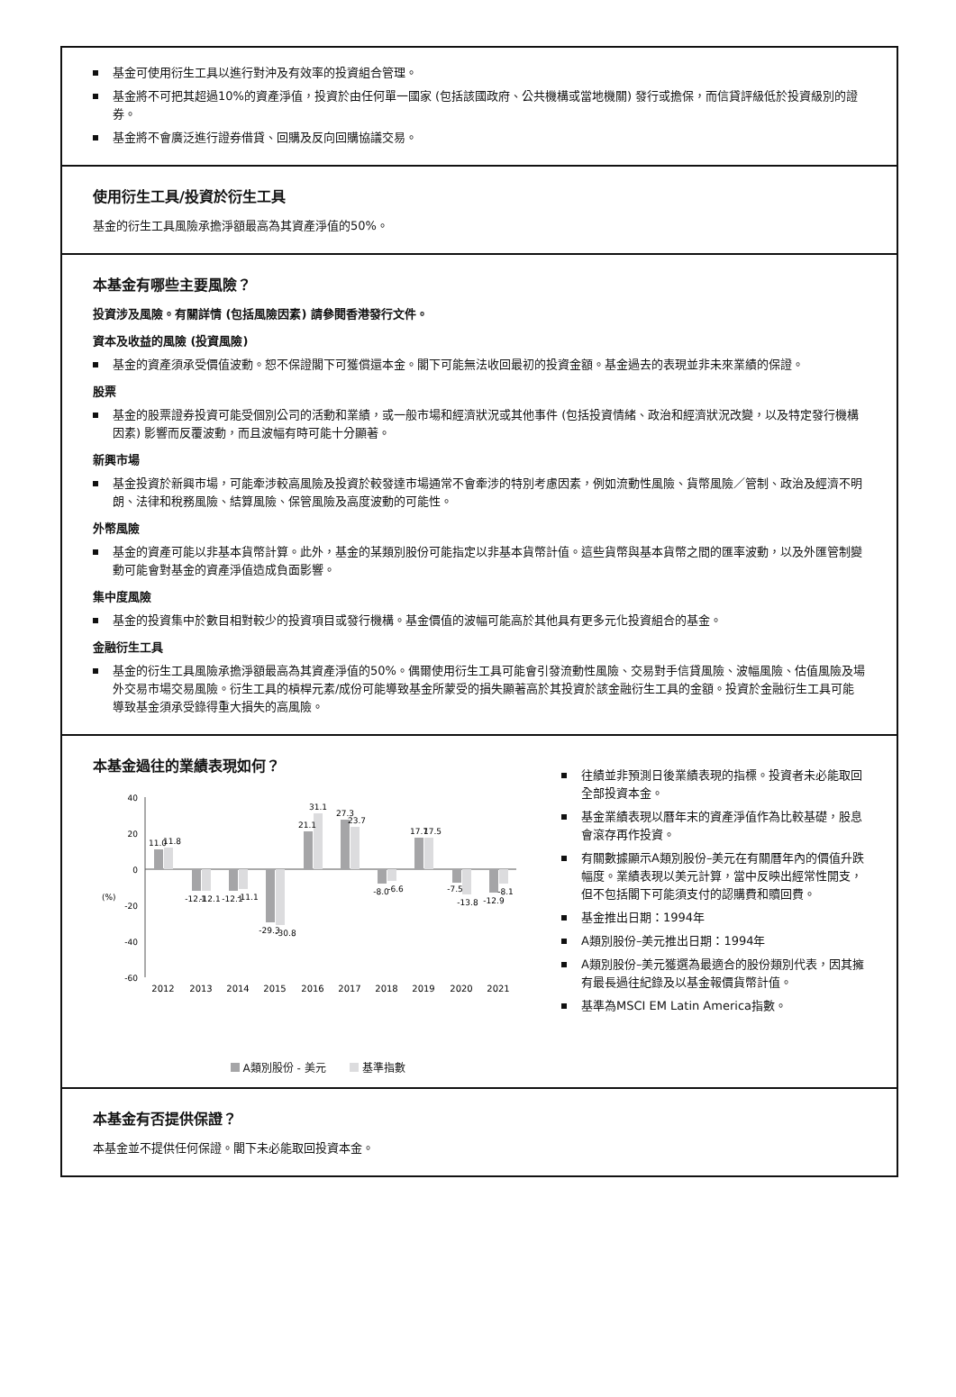基金可使用衍生工具以進行對沖及有效率的投資組合管理。
基金將不可把其超過10%的資產淨值，投資於由任何單一國家 (包括該國政府、公共機構或當地機關) 發行或擔保，而信貸評級低於投資級別的證券。
基金將不會廣泛進行證券借貸、回購及反向回購協議交易。
使用衍生工具/投資於衍生工具
基金的衍生工具風險承擔淨額最高為其資產淨值的50%。
本基金有哪些主要風險？
投資涉及風險。有關詳情 (包括風險因素) 請參閱香港發行文件。
資本及收益的風險 (投資風險)
基金的資產須承受價值波動。恕不保證閣下可獲償還本金。閣下可能無法收回最初的投資金額。基金過去的表現並非未來業績的保證。
股票
基金的股票證券投資可能受個別公司的活動和業績，或一般市場和經濟狀況或其他事件 (包括投資情緒、政治和經濟狀況改變，以及特定發行機構因素) 影響而反覆波動，而且波幅有時可能十分顯著。
新興市場
基金投資於新興市場，可能牽涉較高風險及投資於較發達市場通常不會牽涉的特別考慮因素，例如流動性風險、貨幣風險／管制、政治及經濟不明朗、法律和稅務風險、結算風險、保管風險及高度波動的可能性。
外幣風險
基金的資產可能以非基本貨幣計算。此外，基金的某類別股份可能指定以非基本貨幣計值。這些貨幣與基本貨幣之間的匯率波動，以及外匯管制變動可能會對基金的資產淨值造成負面影響。
集中度風險
基金的投資集中於數目相對較少的投資項目或發行機構。基金價值的波幅可能高於其他具有更多元化投資組合的基金。
金融衍生工具
基金的衍生工具風險承擔淨額最高為其資產淨值的50%。偶爾使用衍生工具可能會引發流動性風險、交易對手信貸風險、波幅風險、估值風險及場外交易市場交易風險。衍生工具的槓桿元素/成份可能導致基金所蒙受的損失顯著高於其投資於該金融衍生工具的金額。投資於金融衍生工具可能導致基金須承受錄得重大損失的高風險。
本基金過往的業績表現如何？
40
20
0
-20
-40
-60
(%)
11.0
11.8
-12.1
-12.1
-12.1
-11.1
-29.3
-30.8
21.1
31.1
27.3
23.7
-8.0
-6.6
17.7
17.5
-7.5
-13.8
-12.9
-8.1
2012
2013
2014
2015
2016
2017
2018
2019
2020
2021
A類別股份 - 美元 基準指數
往績並非預測日後業績表現的指標。投資者未必能取回全部投資本金。
基金業績表現以曆年末的資產淨值作為比較基礎，股息會滾存再作投資。
有關數據顯示A類別股份–美元在有關曆年內的價值升跌幅度。業績表現以美元計算，當中反映出經常性開支，但不包括閣下可能須支付的認購費和贖回費。
基金推出日期：1994年
A類別股份–美元推出日期：1994年
A類別股份–美元獲選為最適合的股份類別代表，因其擁有最長過往紀錄及以基金報價貨幣計值。
基準為MSCI EM Latin America指數。
本基金有否提供保證？
本基金並不提供任何保證。閣下未必能取回投資本金。